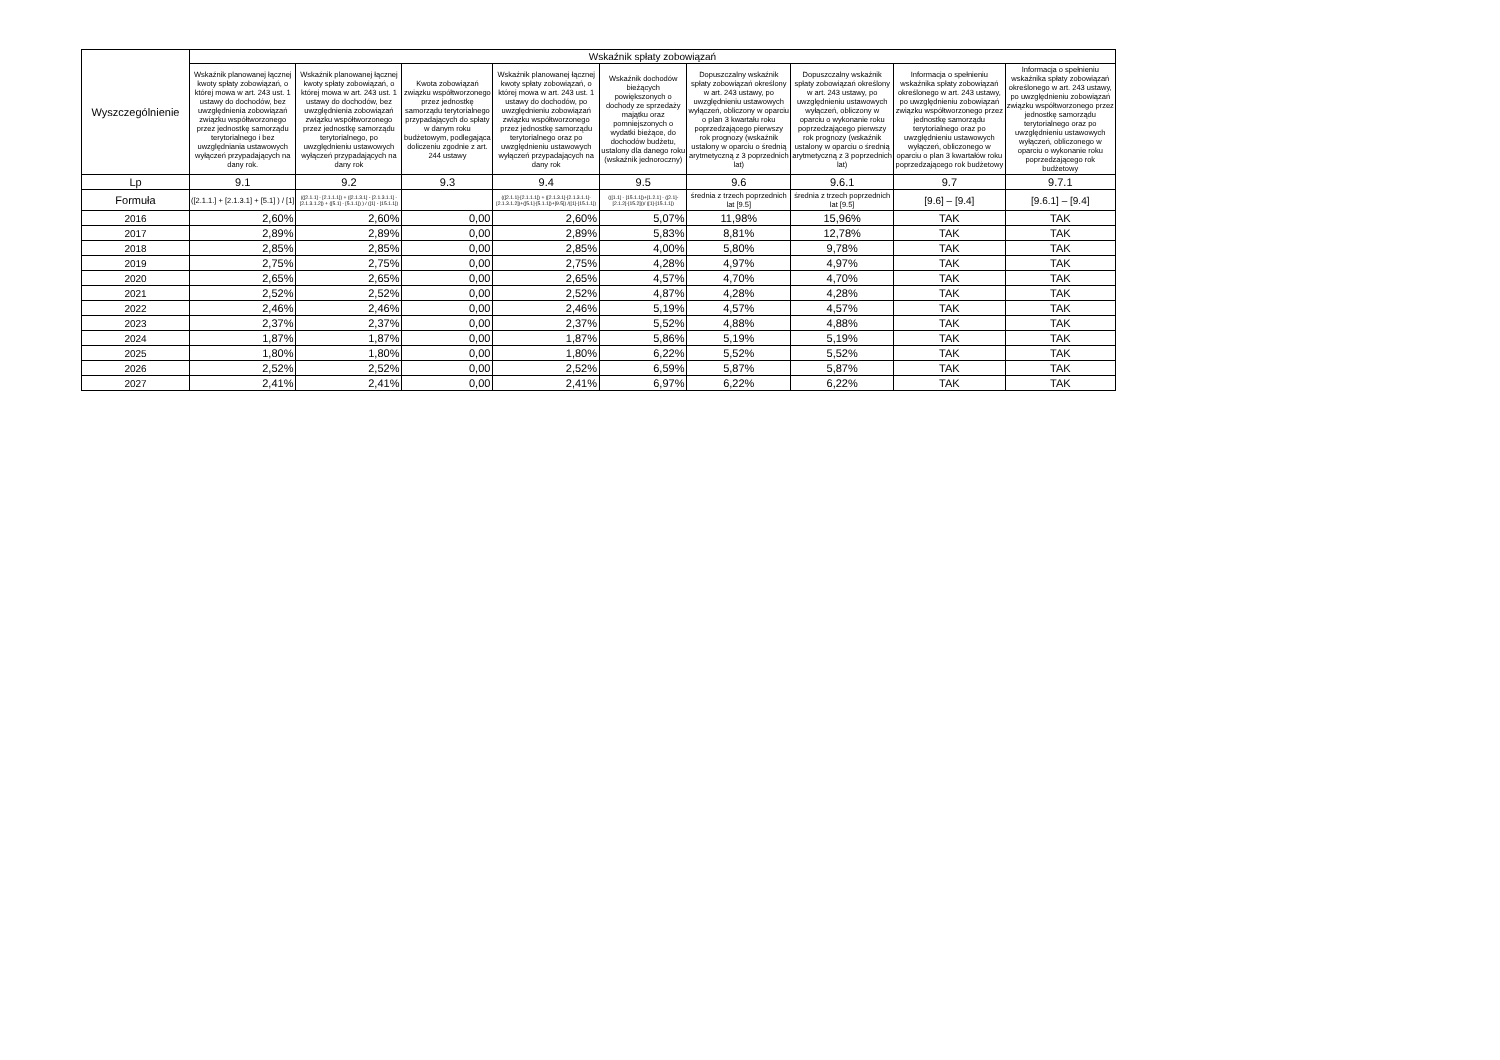| Wyszczególnienie | Wskaźnik spłaty zobowiązań | | | | | | | | |
| --- | --- | --- | --- | --- | --- | --- | --- | --- | --- |
| | Wskaźnik planowanej łącznej kwoty spłaty zobowiązań, o której mowa w art. 243 ust. 1 ustawy do dochodów, bez uwzględnienia zobowiązań związku współtworzonego przez jednostkę samorządu terytorialnego i bez uwzględniania ustawowych wyłączeń przypadających na dany rok. | Wskaźnik planowanej łącznej kwoty spłaty zobowiązań, o której mowa w art. 243 ust. 1 ustawy do dochodów, bez uwzględnienia zobowiązań związku współtworzonego przez jednostkę samorządu terytorialnego, po uwzględnieniu ustawowych wyłączeń przypadających na dany rok | Kwota zobowiązań związku współtworzonego przez jednostkę samorządu terytorialnego przypadających do spłaty w danym roku budżetowym, podlegająca doliczeniu zgodnie z art. 244 ustawy | Wskaźnik planowanej łącznej kwoty spłaty zobowiązań, o której mowa w art. 243 ust. 1 ustawy do dochodów, po uwzględnieniu zobowiązań związku współtworzonego przez jednostkę samorządu terytorialnego oraz po uwzględnieniu ustawowych wyłączeń przypadających na dany rok | Wskaźnik dochodów bieżących powiększonych o dochody ze sprzedaży majątku oraz pomniejszonych o wydatki bieżące, do dochodów budżetu, ustalony dla danego roku (wskaźnik jednoroczny) | Dopuszczalny wskaźnik spłaty zobowiązań określony w art. 243 ustawy, po uwzględnieniu ustawowych wyłączeń, obliczony w oparciu o plan 3 kwartału roku poprzedzającego pierwszy rok prognozy (wskaźnik ustalony w oparciu o średnią arytmetyczną z 3 poprzednich lat) | Dopuszczalny wskaźnik spłaty zobowiązań określony w art. 243 ustawy, po uwzględnieniu ustawowych wyłączeń, obliczony w oparciu o wykonanie roku poprzedzającego pierwszy rok prognozy (wskaźnik ustalony w oparciu o średnią arytmetyczną z 3 poprzednich lat) | Informacja o spełnieniu wskaźnika spłaty zobowiązań określonego w art. 243 ustawy, po uwzględnieniu zobowiązań związku współtworzonego przez jednostkę samorządu terytorialnego oraz po uwzględnieniu ustawowych wyłączeń, obliczonego w oparciu o plan 3 kwartałów roku poprzedzającego rok budżetowy | Informacja o spełnieniu wskaźnika spłaty zobowiązań określonego w art. 243 ustawy, po uwzględnieniu zobowiązań związku współtworzonego przez jednostkę samorządu terytorialnego oraz po uwzględnieniu ustawowych wyłączeń, obliczonego w oparciu o wykonanie roku poprzedzającego rok budżetowy |
| Lp | 9.1 | 9.2 | 9.3 | 9.4 | 9.5 | 9.6 | 9.6.1 | 9.7 | 9.7.1 |
| Formuła | ([2.1.1.] + [2.1.3.1] + [5.1] ) / [1] | (([2.1.1] - [2.1.1.1]) + ([2.1.3.1] - [2.1.3.1.1] - [2.1.3.1.2]) + ([5.1] - [5.1.1]) ) / ([1] - [15.1.1]) | | (([2.1.1]-[2.1.1.1]) + ([2.1.3.1]-[2.1.3.1.1]-[2.1.3.1.2])+([5.1]-[5.1.1])+[9.5]) /([1]-[15.1.1]) | (([1.1] - [15.1.1])+[1.2.1] - ([2.1]-[2.1.2]-[15.2]))/ ([1]-[15.1.1]) | średnia z trzech poprzednich lat [9.5] | średnia z trzech poprzednich lat [9.5] | [9.6] – [9.4] | [9.6.1] – [9.4] |
| 2016 | 2,60% | 2,60% | 0,00 | 2,60% | 5,07% | 11,98% | 15,96% | TAK | TAK |
| 2017 | 2,89% | 2,89% | 0,00 | 2,89% | 5,83% | 8,81% | 12,78% | TAK | TAK |
| 2018 | 2,85% | 2,85% | 0,00 | 2,85% | 4,00% | 5,80% | 9,78% | TAK | TAK |
| 2019 | 2,75% | 2,75% | 0,00 | 2,75% | 4,28% | 4,97% | 4,97% | TAK | TAK |
| 2020 | 2,65% | 2,65% | 0,00 | 2,65% | 4,57% | 4,70% | 4,70% | TAK | TAK |
| 2021 | 2,52% | 2,52% | 0,00 | 2,52% | 4,87% | 4,28% | 4,28% | TAK | TAK |
| 2022 | 2,46% | 2,46% | 0,00 | 2,46% | 5,19% | 4,57% | 4,57% | TAK | TAK |
| 2023 | 2,37% | 2,37% | 0,00 | 2,37% | 5,52% | 4,88% | 4,88% | TAK | TAK |
| 2024 | 1,87% | 1,87% | 0,00 | 1,87% | 5,86% | 5,19% | 5,19% | TAK | TAK |
| 2025 | 1,80% | 1,80% | 0,00 | 1,80% | 6,22% | 5,52% | 5,52% | TAK | TAK |
| 2026 | 2,52% | 2,52% | 0,00 | 2,52% | 6,59% | 5,87% | 5,87% | TAK | TAK |
| 2027 | 2,41% | 2,41% | 0,00 | 2,41% | 6,97% | 6,22% | 6,22% | TAK | TAK |